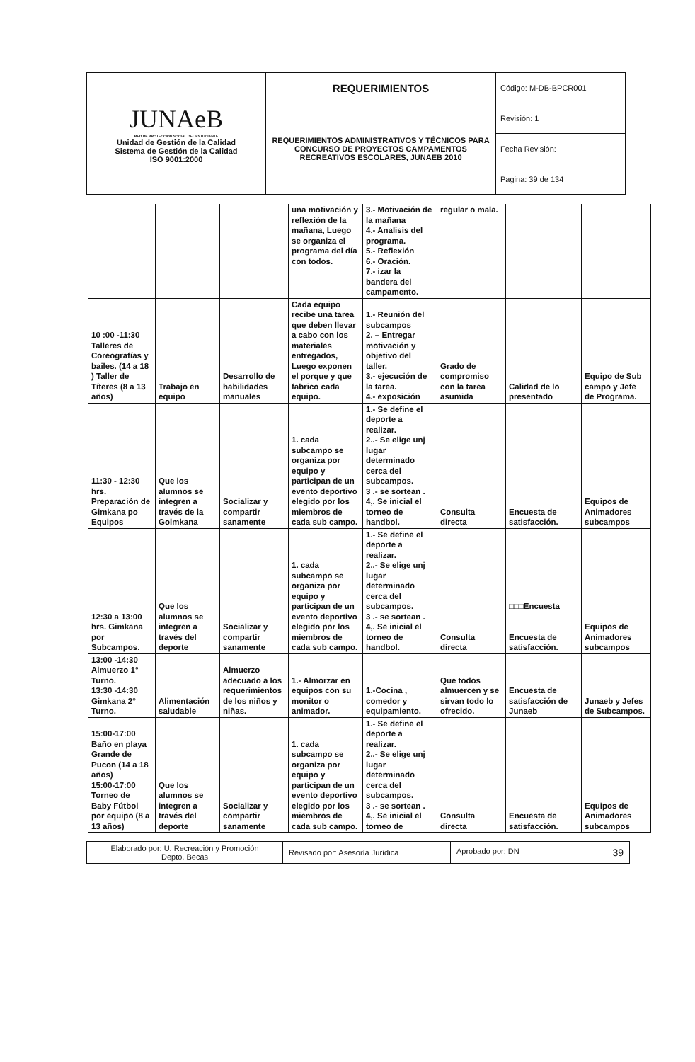| JUNAeB RED DE PROTECCION SOCIAL DEL ESTUDIANTE Unidad de Gestión de la Calidad Sistema de Gestión de la Calidad ISO 9001:2000 | REQUERIMIENTOS | Código: M-DB-BPCR001 |
| | REQUERIMIENTOS ADMINISTRATIVOS Y TÉCNICOS PARA CONCURSO DE PROYECTOS CAMPAMENTOS RECREATIVOS ESCOLARES, JUNAEB 2010 | Revisión: 1 |
| | | Fecha Revisión: |
| | | Pagina: 39 de 134 |
| | | | una motivación y reflexión de la mañana, Luego se organiza el programa del día con todos. | 3.- Motivación de la mañana 4.- Analisis del programa. 5.- Reflexión 6.- Oración. 7.- izar la bandera del campamento. | regular o mala. | | |
| 10 :00 -11:30 Talleres de Coreografías y bailes. (14 a 18 ) Taller de Títeres (8 a 13 años) | Trabajo en equipo | Desarrollo de habilidades manuales | Cada equipo recibe una tarea que deben llevar a cabo con los materiales entregados, Luego exponen el porque y que fabrico cada equipo. | 1.- Reunión del subcampos 2. – Entregar motivación y objetivo del taller. 3.- ejecución de la tarea. 4.- exposición | Grado de compromiso con la tarea asumida | Calidad de lo presentado | Equipo de Sub campo y Jefe de Programa. |
| 11:30 - 12:30 hrs. Preparación de Gimkana po Equipos | Que los alumnos se integren a través de la Golmkana | Socializar y compartir sanamente | 1. cada subcampo se organiza por equipo y participan de un evento deportivo elegido por los miembros de cada sub campo. | 1.- Se define el deporte a realizar. 2..- Se elige unj lugar determinado cerca del subcampos. 3 .- se sortean . 4,. Se inicial el torneo de handbol. | Consulta directa | Encuesta de satisfacción. | Equipos de Animadores subcampos |
| 12:30 a 13:00 hrs. Gimkana por Subcampos. | Que los alumnos se integren a través del deporte | Socializar y compartir sanamente | 1. cada subcampo se organiza por equipo y participan de un evento deportivo elegido por los miembros de cada sub campo. | 1.- Se define el deporte a realizar. 2..- Se elige unj lugar determinado cerca del subcampos. 3 .- se sortean . 4,. Se inicial el torneo de handbol. | Consulta directa | □□□Encuesta Encuesta de satisfacción. | Equipos de Animadores subcampos |
| 13:00 -14:30 Almuerzo 1° Turno. 13:30 -14:30 Gimkana 2° Turno. | Alimentación saludable | Almuerzo adecuado a los requerimientos de los niños y niñas. | 1.- Almorzar en equipos con su monitor o animador. | 1.-Cocina , comedor y equipamiento. | Que todos almuercen y se sirvan todo lo ofrecido. | Encuesta de satisfacción de Junaeb | Junaeb y Jefes de Subcampos. |
| 15:00-17:00 Baño en playa Grande de Pucon (14 a 18 años) 15:00-17:00 Torneo de Baby Fútbol por equipo (8 a 13 años) | Que los alumnos se integren a través del deporte | Socializar y compartir sanamente | 1. cada subcampo se organiza por equipo y participan de un evento deportivo elegido por los miembros de cada sub campo. | 1.- Se define el deporte a realizar. 2..- Se elige unj lugar determinado cerca del subcampos. 3 .- se sortean . 4,. Se inicial el torneo de | Consulta directa | Encuesta de satisfacción. | Equipos de Animadores subcampos |
| Elaborado por: U. Recreación y Promoción Depto. Becas | Revisado por: Asesoría Jurídica | Aprobado por: DN 39 |